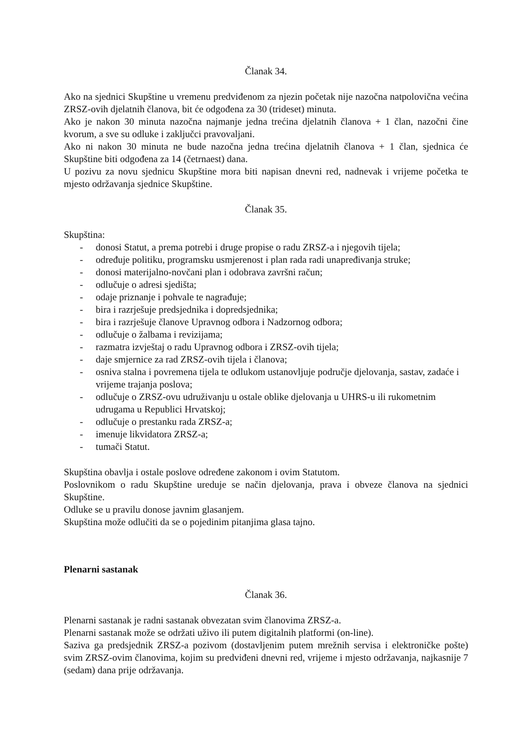Članak 34.
Ako na sjednici Skupštine u vremenu predviđenom za njezin početak nije nazočna natpolovična većina ZRSZ-ovih djelatnih članova, bit će odgođena za 30 (trideset) minuta.
Ako je nakon 30 minuta nazočna najmanje jedna trećina djelatnih članova + 1 član, nazočni čine kvorum, a sve su odluke i zaključci pravovaljani.
Ako ni nakon 30 minuta ne bude nazočna jedna trećina djelatnih članova + 1 član, sjednica će Skupštine biti odgođena za 14 (četrnaest) dana.
U pozivu za novu sjednicu Skupštine mora biti napisan dnevni red, nadnevak i vrijeme početka te mjesto održavanja sjednice Skupštine.
Članak 35.
Skupština:
- donosi Statut, a prema potrebi i druge propise o radu ZRSZ-a i njegovih tijela;
- određuje politiku, programsku usmjerenost i plan rada radi unapređivanja struke;
- donosi materijalno-novčani plan i odobrava završni račun;
- odlučuje o adresi sjedišta;
- odaje priznanje i pohvale te nagrađuje;
- bira i razrješuje predsjednika i dopredsjednika;
- bira i razrješuje članove Upravnog odbora i Nadzornog odbora;
- odlučuje o žalbama i revizijama;
- razmatra izvještaj o radu Upravnog odbora i ZRSZ-ovih tijela;
- daje smjernice za rad ZRSZ-ovih tijela i članova;
- osniva stalna i povremena tijela te odlukom ustanovljuje područje djelovanja, sastav, zadaće i vrijeme trajanja poslova;
- odlučuje o ZRSZ-ovu udruživanju u ostale oblike djelovanja u UHRS-u ili rukometnim udrugama u Republici Hrvatskoj;
- odlučuje o prestanku rada ZRSZ-a;
- imenuje likvidatora ZRSZ-a;
- tumači Statut.
Skupština obavlja i ostale poslove određene zakonom i ovim Statutom.
Poslovnikom o radu Skupštine ureduje se način djelovanja, prava i obveze članova na sjednici Skupštine.
Odluke se u pravilu donose javnim glasanjem.
Skupština može odlučiti da se o pojedinim pitanjima glasa tajno.
Plenarni sastanak
Članak 36.
Plenarni sastanak je radni sastanak obvezatan svim članovima ZRSZ-a.
Plenarni sastanak može se održati uživo ili putem digitalnih platformi (on-line).
Saziva ga predsjednik ZRSZ-a pozivom (dostavljenim putem mrežnih servisa i elektroničke pošte) svim ZRSZ-ovim članovima, kojim su predviđeni dnevni red, vrijeme i mjesto održavanja, najkasnije 7 (sedam) dana prije održavanja.